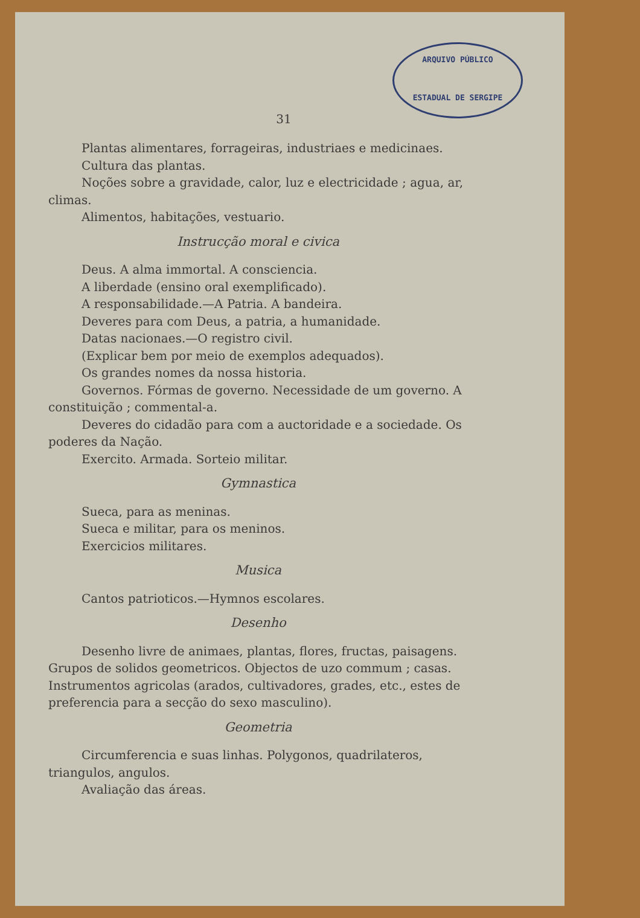ARQUIVO PÚBLICO
ESTADUAL DE SERGIPE
31
Plantas alimentares, forrageiras, industriaes e medicinaes.
Cultura das plantas.
Noções sobre a gravidade, calor, luz e electricidade ; agua, ar, climas.
Alimentos, habitações, vestuario.
Instrucção moral e civica
Deus. A alma immortal. A consciencia.
A liberdade (ensino oral exemplificado).
A responsabilidade.—A Patria. A bandeira.
Deveres para com Deus, a patria, a humanidade.
Datas nacionaes.—O registro civil.
(Explicar bem por meio de exemplos adequados).
Os grandes nomes da nossa historia.
Governos. Fórmas de governo. Necessidade de um governo. A constituição ; commental-a.
Deveres do cidadão para com a auctoridade e a sociedade. Os poderes da Nação.
Exercito. Armada. Sorteio militar.
Gymnastica
Sueca, para as meninas.
Sueca e militar, para os meninos.
Exercicios militares.
Musica
Cantos patrioticos.—Hymnos escolares.
Desenho
Desenho livre de animaes, plantas, flores, fructas, paisagens. Grupos de solidos geometricos. Objectos de uzo commum ; casas. Instrumentos agricolas (arados, cultivadores, grades, etc., estes de preferencia para a secção do sexo masculino).
Geometria
Circumferencia e suas linhas. Polygonos, quadrilateros, triangulos, angulos.
Avaliação das áreas.